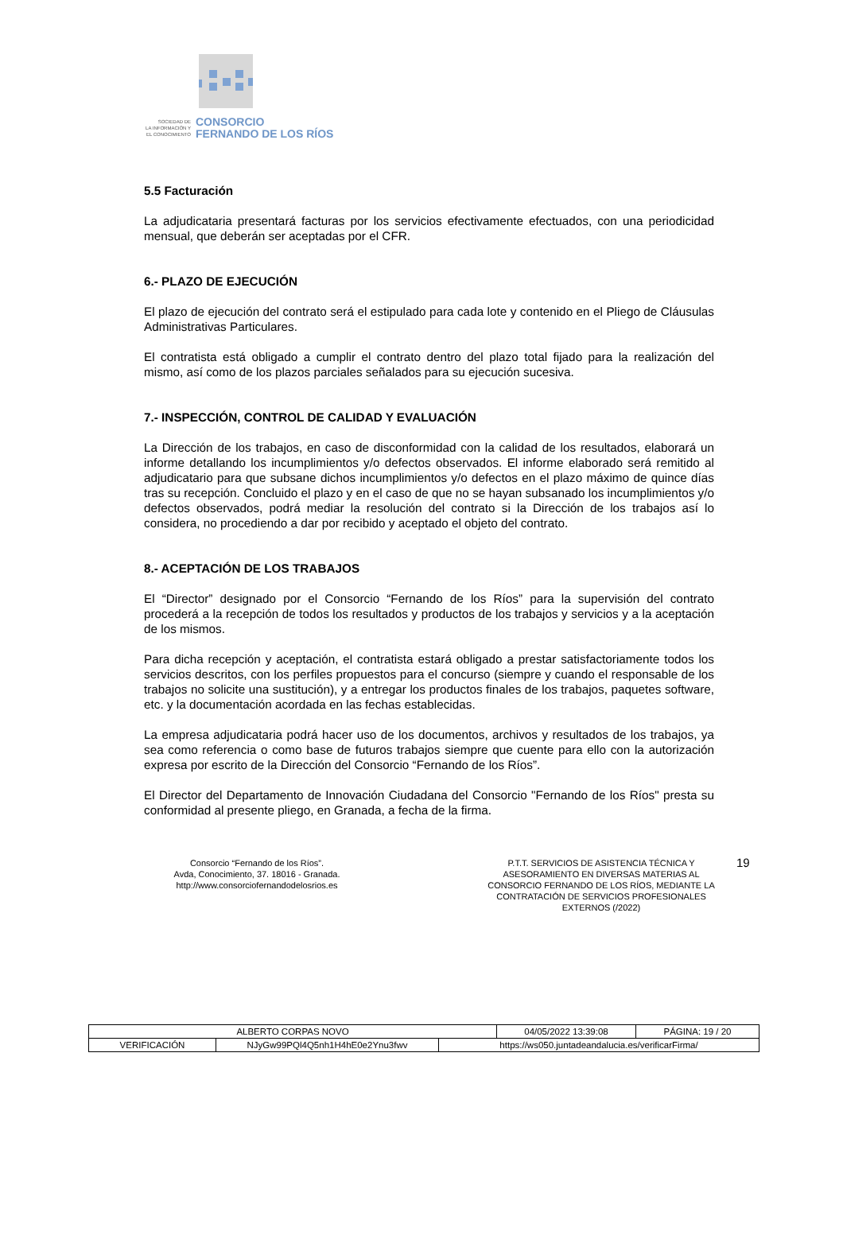SOCIEDAD DE
LA INFORMACIÓN Y
EL CONOCIMIENTO
CONSORCIO
FERNANDO DE LOS RÍOS
5.5 Facturación
La adjudicataria presentará facturas por los servicios efectivamente efectuados, con una periodicidad mensual, que deberán ser aceptadas por el CFR.
6.- PLAZO DE EJECUCIÓN
El plazo de ejecución del contrato será el estipulado para cada lote y contenido en el Pliego de Cláusulas Administrativas Particulares.
El contratista está obligado a cumplir el contrato dentro del plazo total fijado para la realización del mismo, así como de los plazos parciales señalados para su ejecución sucesiva.
7.- INSPECCIÓN, CONTROL DE CALIDAD Y EVALUACIÓN
La Dirección de los trabajos, en caso de disconformidad con la calidad de los resultados, elaborará un informe detallando los incumplimientos y/o defectos observados. El informe elaborado será remitido al adjudicatario para que subsane dichos incumplimientos y/o defectos en el plazo máximo de quince días tras su recepción. Concluido el plazo y en el caso de que no se hayan subsanado los incumplimientos y/o defectos observados, podrá mediar la resolución del contrato si la Dirección de los trabajos así lo considera, no procediendo a dar por recibido y aceptado el objeto del contrato.
8.- ACEPTACIÓN DE LOS TRABAJOS
El “Director” designado por el Consorcio “Fernando de los Ríos” para la supervisión del contrato procederá a la recepción de todos los resultados y productos de los trabajos y servicios y a la aceptación de los mismos.
Para dicha recepción y aceptación, el contratista estará obligado a prestar satisfactoriamente todos los servicios descritos, con los perfiles propuestos para el concurso (siempre y cuando el responsable de los trabajos no solicite una sustitución), y a entregar los productos finales de los trabajos, paquetes software, etc. y la documentación acordada en las fechas establecidas.
La empresa adjudicataria podrá hacer uso de los documentos, archivos y resultados de los trabajos, ya sea como referencia o como base de futuros trabajos siempre que cuente para ello con la autorización expresa por escrito de la Dirección del Consorcio “Fernando de los Ríos”.
El Director del Departamento de Innovación Ciudadana del Consorcio "Fernando de los Ríos" presta su conformidad al presente pliego, en Granada, a fecha de la firma.
Consorcio “Fernando de los Ríos”.
Avda, Conocimiento, 37. 18016 - Granada.
http://www.consorciofernandodelosrios.es
P.T.T. SERVICIOS DE ASISTENCIA TÉCNICA Y ASESORAMIENTO EN DIVERSAS MATERIAS AL CONSORCIO FERNANDO DE LOS RÍOS, MEDIANTE LA CONTRATACIÓN DE SERVICIOS PROFESIONALES EXTERNOS (/2022)
19
| ALBERTO CORPAS NOVO | | | 04/05/2022 13:39:08 | PÁGINA: 19 / 20 |
| VERIFICACIÓN | NJyGw99PQl4Q5nh1H4hE0e2Ynu3fwv | https://ws050.juntadeandalucia.es/verificarFirma/ | | |